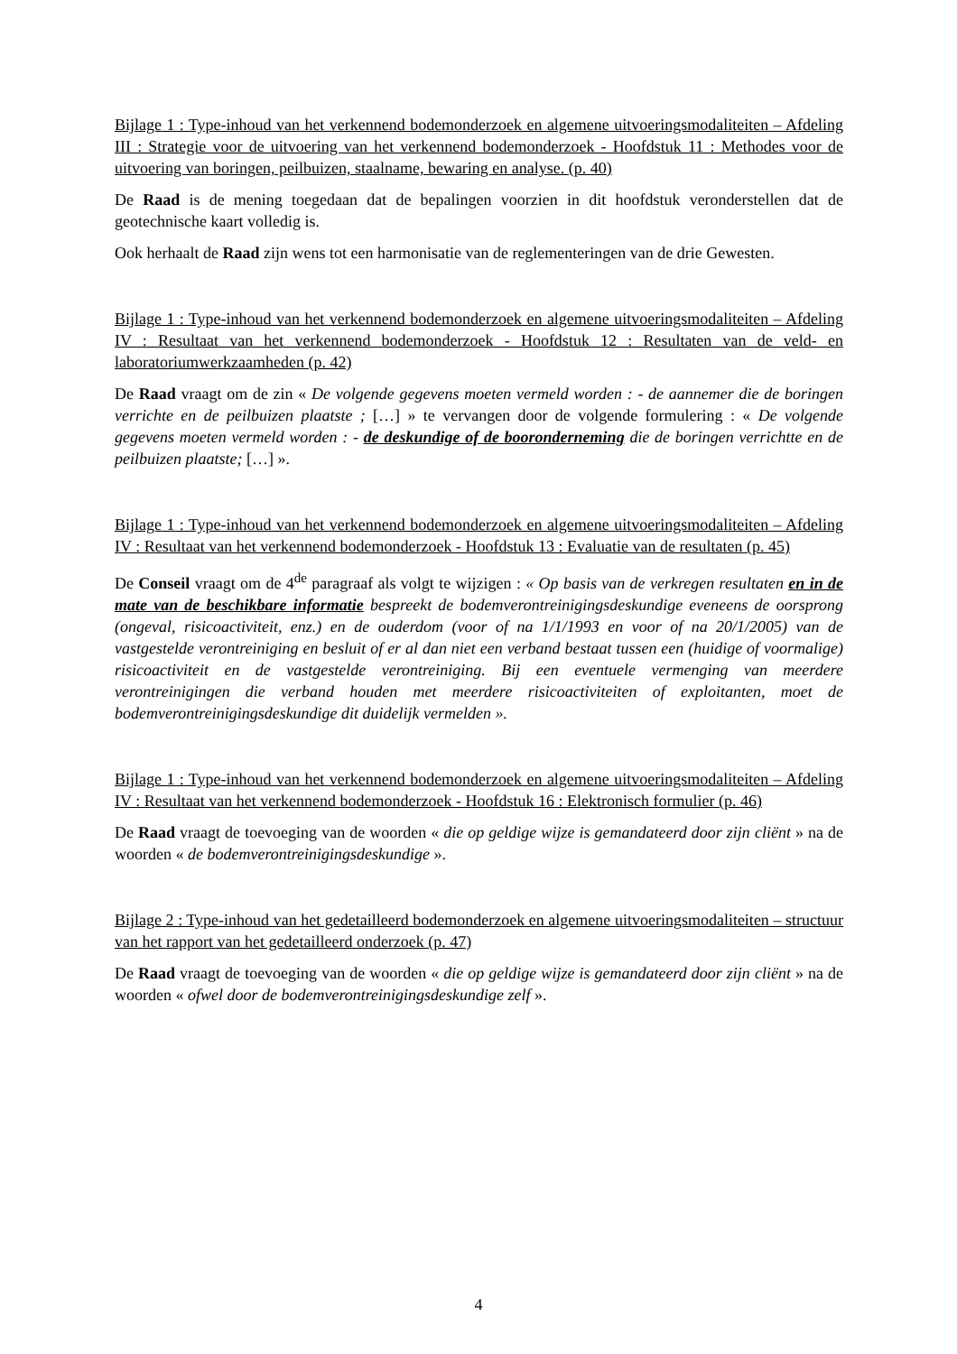Bijlage 1 : Type-inhoud van het verkennend bodemonderzoek en algemene uitvoeringsmodaliteiten – Afdeling III : Strategie voor de uitvoering van het verkennend bodemonderzoek - Hoofdstuk 11 : Methodes voor de uitvoering van boringen, peilbuizen, staalname, bewaring en analyse. (p. 40)
De Raad is de mening toegedaan dat de bepalingen voorzien in dit hoofdstuk veronderstellen dat de geotechnische kaart volledig is.
Ook herhaalt de Raad zijn wens tot een harmonisatie van de reglementeringen van de drie Gewesten.
Bijlage 1 : Type-inhoud van het verkennend bodemonderzoek en algemene uitvoeringsmodaliteiten – Afdeling IV : Resultaat van het verkennend bodemonderzoek - Hoofdstuk 12 : Resultaten van de veld- en laboratoriumwerkzaamheden (p. 42)
De Raad vraagt om de zin « De volgende gegevens moeten vermeld worden : - de aannemer die de boringen verrichte en de peilbuizen plaatste ; […] » te vervangen door de volgende formulering : « De volgende gegevens moeten vermeld worden : - de deskundige of de booronderneming die de boringen verrichtte en de peilbuizen plaatste; […] ».
Bijlage 1 : Type-inhoud van het verkennend bodemonderzoek en algemene uitvoeringsmodaliteiten – Afdeling IV : Resultaat van het verkennend bodemonderzoek - Hoofdstuk 13 : Evaluatie van de resultaten (p. 45)
De Conseil vraagt om de 4<sup>de</sup> paragraaf als volgt te wijzigen : « Op basis van de verkregen resultaten en in de mate van de beschikbare informatie bespreekt de bodemverontreinigingsdeskundige eveneens de oorsprong (ongeval, risicoactiviteit, enz.) en de ouderdom (voor of na 1/1/1993 en voor of na 20/1/2005) van de vastgestelde verontreiniging en besluit of er al dan niet een verband bestaat tussen een (huidige of voormalige) risicoactiviteit en de vastgestelde verontreiniging. Bij een eventuele vermenging van meerdere verontreinigingen die verband houden met meerdere risicoactiviteiten of exploitanten, moet de bodemverontreinigingsdeskundige dit duidelijk vermelden ».
Bijlage 1 : Type-inhoud van het verkennend bodemonderzoek en algemene uitvoeringsmodaliteiten – Afdeling IV : Resultaat van het verkennend bodemonderzoek - Hoofdstuk 16 : Elektronisch formulier (p. 46)
De Raad vraagt de toevoeging van de woorden « die op geldige wijze is gemandateerd door zijn cliënt » na de woorden « de bodemverontreinigingsdeskundige ».
Bijlage 2 : Type-inhoud van het gedetailleerd bodemonderzoek en algemene uitvoeringsmodaliteiten – structuur van het rapport van het gedetailleerd onderzoek (p. 47)
De Raad vraagt de toevoeging van de woorden « die op geldige wijze is gemandateerd door zijn cliënt » na de woorden « ofwel door de bodemverontreinigingsdeskundige zelf ».
4